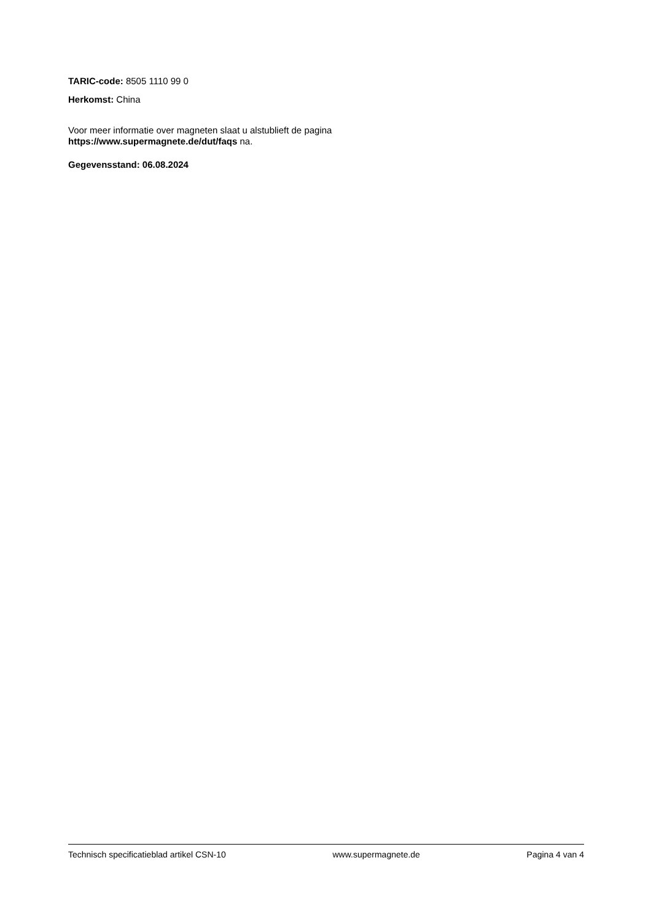TARIC-code: 8505 1110 99 0
Herkomst: China
Voor meer informatie over magneten slaat u alstublieft de pagina
https://www.supermagnete.de/dut/faqs na.
Gegevensstand: 06.08.2024
Technisch specificatieblad artikel CSN-10 www.supermagnete.de Pagina 4 van 4